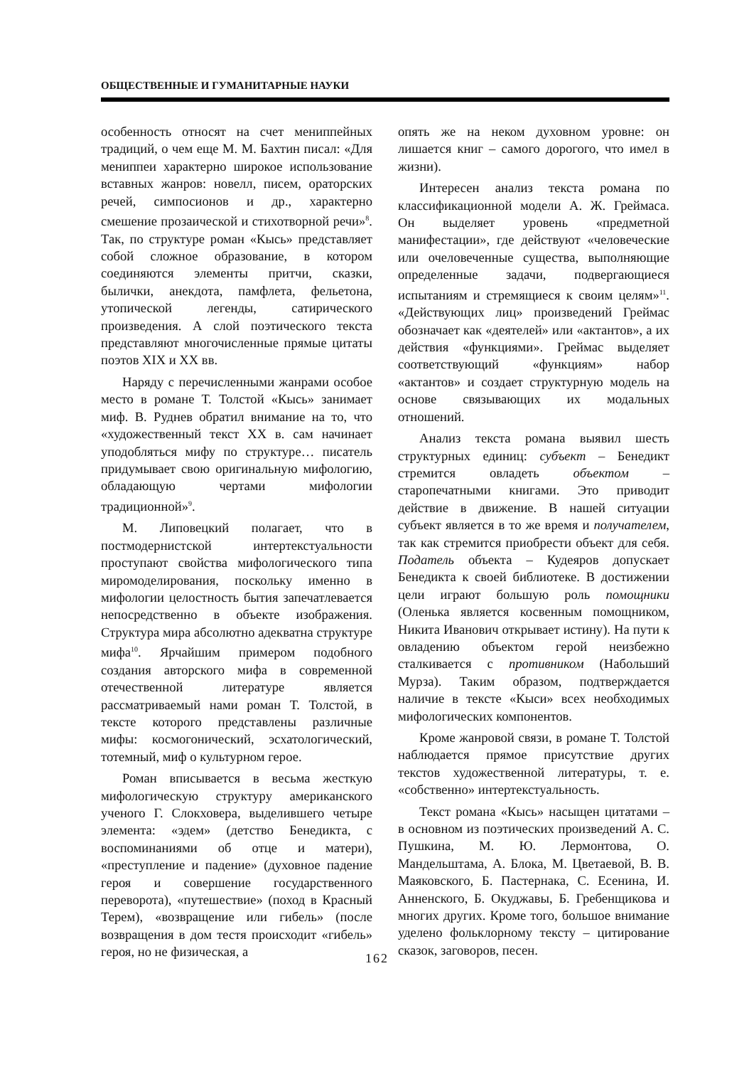ОБЩЕСТВЕННЫЕ И ГУМАНИТАРНЫЕ НАУКИ
особенность относят на счет мениппейных традиций, о чем еще М. М. Бахтин писал: «Для мениппеи характерно широкое использование вставных жанров: новелл, писем, ораторских речей, симпосионов и др., характерно смешение прозаической и стихотворной речи»<sup>8</sup>. Так, по структуре роман «Кысь» представляет собой сложное образование, в котором соединяются элементы притчи, сказки, былички, анекдота, памфлета, фельетона, утопической легенды, сатирического произведения. А слой поэтического текста представляют многочисленные прямые цитаты поэтов XIX и XX вв.
Наряду с перечисленными жанрами особое место в романе Т. Толстой «Кысь» занимает миф. В. Руднев обратил внимание на то, что «художественный текст XX в. сам начинает уподобляться мифу по структуре… писатель придумывает свою оригинальную мифологию, обладающую чертами мифологии традиционной»<sup>9</sup>.
М. Липовецкий полагает, что в постмодернистской интертекстуальности проступают свойства мифологического типа миромоделирования, поскольку именно в мифологии целостность бытия запечатлевается непосредственно в объекте изображения. Структура мира абсолютно адекватна структуре мифа<sup>10</sup>. Ярчайшим примером подобного создания авторского мифа в современной отечественной литературе является рассматриваемый нами роман Т. Толстой, в тексте которого представлены различные мифы: космогонический, эсхатологический, тотемный, миф о культурном герое.
Роман вписывается в весьма жесткую мифологическую структуру американского ученого Г. Слокховера, выделившего четыре элемента: «эдем» (детство Бенедикта, с воспоминаниями об отце и матери), «преступление и падение» (духовное падение героя и совершение государственного переворота), «путешествие» (поход в Красный Терем), «возвращение или гибель» (после возвращения в дом тестя происходит «гибель» героя, но не физическая, а
опять же на неком духовном уровне: он лишается книг – самого дорогого, что имел в жизни).
Интересен анализ текста романа по классификационной модели А. Ж. Греймаса. Он выделяет уровень «предметной манифестации», где действуют «человеческие или очеловеченные существа, выполняющие определенные задачи, подвергающиеся испытаниям и стремящиеся к своим целям»<sup>11</sup>. «Действующих лиц» произведений Греймас обозначает как «деятелей» или «актантов», а их действия «функциями». Греймас выделяет соответствующий «функциям» набор «актантов» и создает структурную модель на основе связывающих их модальных отношений.
Анализ текста романа выявил шесть структурных единиц: субъект – Бенедикт стремится овладеть объектом – старопечатными книгами. Это приводит действие в движение. В нашей ситуации субъект является в то же время и получателем, так как стремится приобрести объект для себя. Податель объекта – Кудеяров допускает Бенедикта к своей библиотеке. В достижении цели играют большую роль помощники (Оленька является косвенным помощником, Никита Иванович открывает истину). На пути к овладению объектом герой неизбежно сталкивается с противником (Набольший Мурза). Таким образом, подтверждается наличие в тексте «Кыси» всех необходимых мифологических компонентов.
Кроме жанровой связи, в романе Т. Толстой наблюдается прямое присутствие других текстов художественной литературы, т. е. «собственно» интертекстуальность.
Текст романа «Кысь» насыщен цитатами – в основном из поэтических произведений А. С. Пушкина, М. Ю. Лермонтова, О. Мандельштама, А. Блока, М. Цветаевой, В. В. Маяковского, Б. Пастернака, С. Есенина, И. Анненского, Б. Окуджавы, Б. Гребенщикова и многих других. Кроме того, большое внимание уделено фольклорному тексту – цитирование сказок, заговоров, песен.
162